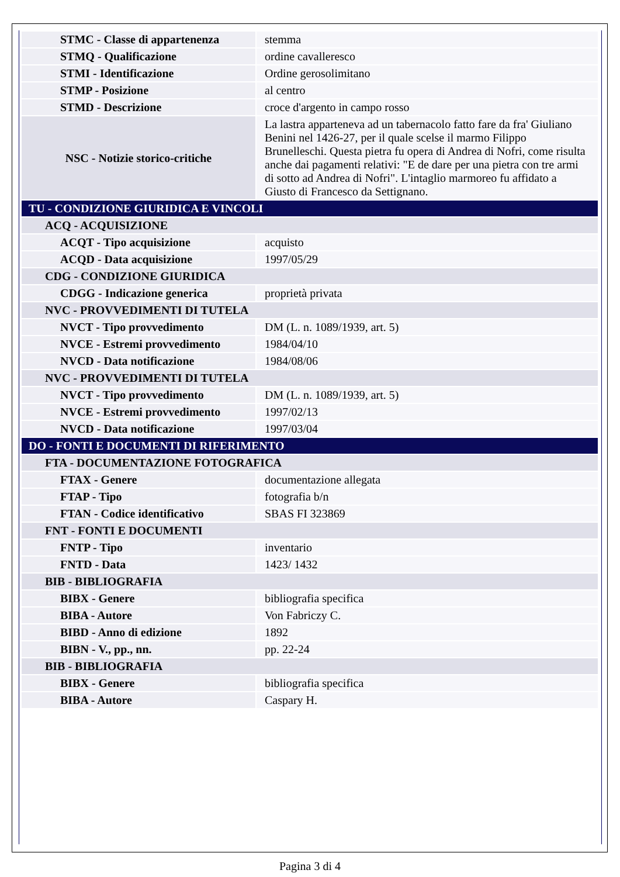| STMC - Classe di appartenenza | stemma |
| STMQ - Qualificazione | ordine cavalleresco |
| STMI - Identificazione | Ordine gerosolimitano |
| STMP - Posizione | al centro |
| STMD - Descrizione | croce d'argento in campo rosso |
| NSC - Notizie storico-critiche | La lastra apparteneva ad un tabernacolo fatto fare da fra' Giuliano Benini nel 1426-27, per il quale scelse il marmo Filippo Brunelleschi. Questa pietra fu opera di Andrea di Nofri, come risulta anche dai pagamenti relativi: "E de dare per una pietra con tre armi di sotto ad Andrea di Nofri". L'intaglio marmoreo fu affidato a Giusto di Francesco da Settignano. |
| TU - CONDIZIONE GIURIDICA E VINCOLI | |
| ACQ - ACQUISIZIONE | |
| ACQT - Tipo acquisizione | acquisto |
| ACQD - Data acquisizione | 1997/05/29 |
| CDG - CONDIZIONE GIURIDICA | |
| CDGG - Indicazione generica | proprietà privata |
| NVC - PROVVEDIMENTI DI TUTELA | |
| NVCT - Tipo provvedimento | DM (L. n. 1089/1939, art. 5) |
| NVCE - Estremi provvedimento | 1984/04/10 |
| NVCD - Data notificazione | 1984/08/06 |
| NVC - PROVVEDIMENTI DI TUTELA | |
| NVCT - Tipo provvedimento | DM (L. n. 1089/1939, art. 5) |
| NVCE - Estremi provvedimento | 1997/02/13 |
| NVCD - Data notificazione | 1997/03/04 |
| DO - FONTI E DOCUMENTI DI RIFERIMENTO | |
| FTA - DOCUMENTAZIONE FOTOGRAFICA | |
| FTAX - Genere | documentazione allegata |
| FTAP - Tipo | fotografia b/n |
| FTAN - Codice identificativo | SBAS FI 323869 |
| FNT - FONTI E DOCUMENTI | |
| FNTP - Tipo | inventario |
| FNTD - Data | 1423/ 1432 |
| BIB - BIBLIOGRAFIA | |
| BIBX - Genere | bibliografia specifica |
| BIBA - Autore | Von Fabriczy C. |
| BIBD - Anno di edizione | 1892 |
| BIBN - V., pp., nn. | pp. 22-24 |
| BIB - BIBLIOGRAFIA | |
| BIBX - Genere | bibliografia specifica |
| BIBA - Autore | Caspary H. |
Pagina 3 di 4